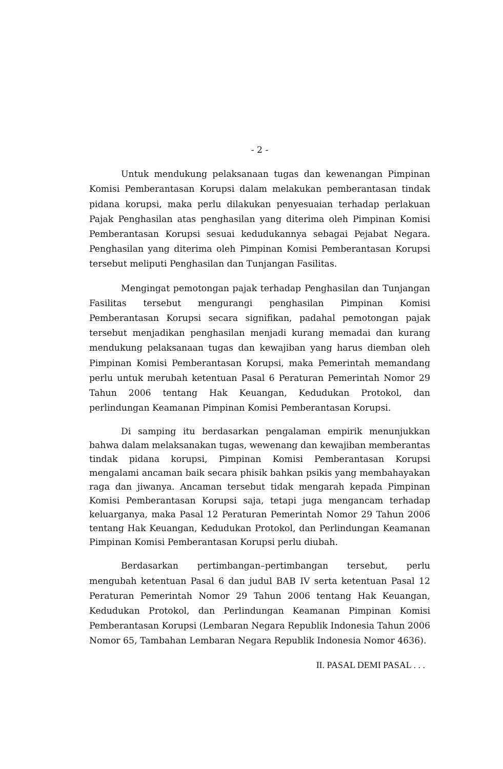- 2 -
Untuk mendukung pelaksanaan tugas dan kewenangan Pimpinan Komisi Pemberantasan Korupsi dalam melakukan pemberantasan tindak pidana korupsi, maka perlu dilakukan penyesuaian terhadap perlakuan Pajak Penghasilan atas penghasilan yang diterima oleh Pimpinan Komisi Pemberantasan Korupsi sesuai kedudukannya sebagai Pejabat Negara. Penghasilan yang diterima oleh Pimpinan Komisi Pemberantasan Korupsi tersebut meliputi Penghasilan dan Tunjangan Fasilitas.
Mengingat pemotongan pajak terhadap Penghasilan dan Tunjangan Fasilitas tersebut mengurangi penghasilan Pimpinan Komisi Pemberantasan Korupsi secara signifikan, padahal pemotongan pajak tersebut menjadikan penghasilan menjadi kurang memadai dan kurang mendukung pelaksanaan tugas dan kewajiban yang harus diemban oleh Pimpinan Komisi Pemberantasan Korupsi, maka Pemerintah memandang perlu untuk merubah ketentuan Pasal 6 Peraturan Pemerintah Nomor 29 Tahun 2006 tentang Hak Keuangan, Kedudukan Protokol, dan perlindungan Keamanan Pimpinan Komisi Pemberantasan Korupsi.
Di samping itu berdasarkan pengalaman empirik menunjukkan bahwa dalam melaksanakan tugas, wewenang dan kewajiban memberantas tindak pidana korupsi, Pimpinan Komisi Pemberantasan Korupsi mengalami ancaman baik secara phisik bahkan psikis yang membahayakan raga dan jiwanya. Ancaman tersebut tidak mengarah kepada Pimpinan Komisi Pemberantasan Korupsi saja, tetapi juga mengancam terhadap keluarganya, maka Pasal 12 Peraturan Pemerintah Nomor 29 Tahun 2006 tentang Hak Keuangan, Kedudukan Protokol, dan Perlindungan Keamanan Pimpinan Komisi Pemberantasan Korupsi perlu diubah.
Berdasarkan pertimbangan–pertimbangan tersebut, perlu mengubah ketentuan Pasal 6 dan judul BAB IV serta ketentuan Pasal 12 Peraturan Pemerintah Nomor 29 Tahun 2006 tentang Hak Keuangan, Kedudukan Protokol, dan Perlindungan Keamanan Pimpinan Komisi Pemberantasan Korupsi (Lembaran Negara Republik Indonesia Tahun 2006 Nomor 65, Tambahan Lembaran Negara Republik Indonesia Nomor 4636).
II. PASAL DEMI PASAL . . .